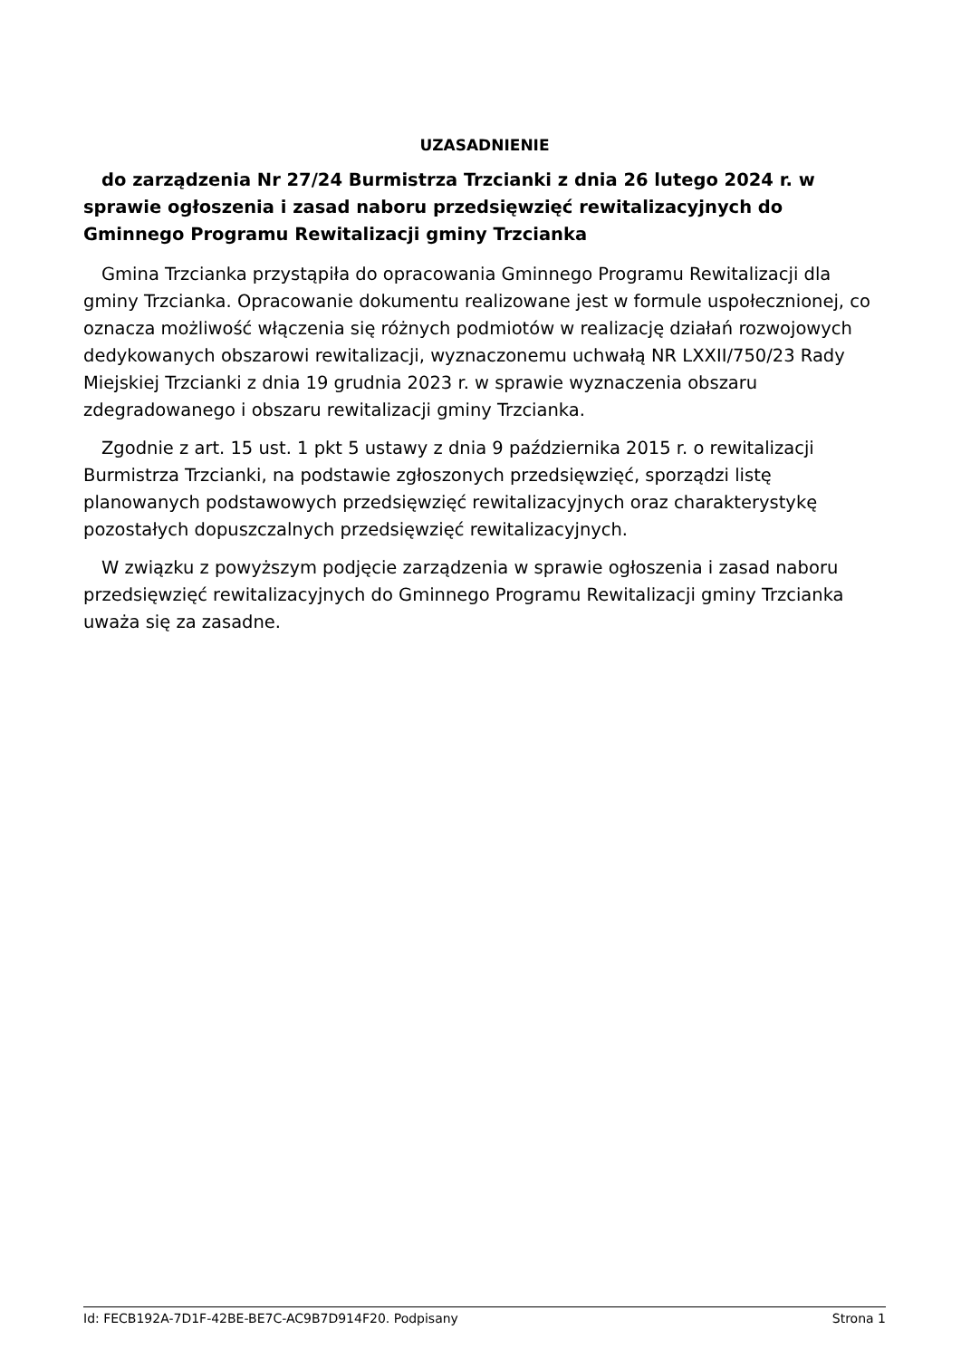UZASADNIENIE
do zarządzenia Nr 27/24 Burmistrza Trzcianki z dnia 26 lutego 2024 r. w sprawie ogłoszenia i zasad naboru przedsięwzięć rewitalizacyjnych do Gminnego Programu Rewitalizacji gminy Trzcianka
Gmina Trzcianka przystąpiła do opracowania Gminnego Programu Rewitalizacji dla gminy Trzcianka. Opracowanie dokumentu realizowane jest w formule uspołecznionej, co oznacza możliwość włączenia się różnych podmiotów w realizację działań rozwojowych dedykowanych obszarowi rewitalizacji, wyznaczonemu uchwałą NR LXXII/750/23 Rady Miejskiej Trzcianki z dnia 19 grudnia 2023 r. w sprawie wyznaczenia obszaru zdegradowanego i obszaru rewitalizacji gminy Trzcianka.
Zgodnie z art. 15 ust. 1 pkt 5 ustawy z dnia 9 października 2015 r. o rewitalizacji Burmistrza Trzcianki, na podstawie zgłoszonych przedsięwzięć, sporządzi listę planowanych podstawowych przedsięwzięć rewitalizacyjnych oraz charakterystykę pozostałych dopuszczalnych przedsięwzięć rewitalizacyjnych.
W związku z powyższym podjęcie zarządzenia w sprawie ogłoszenia i zasad naboru przedsięwzięć rewitalizacyjnych do Gminnego Programu Rewitalizacji gminy Trzcianka uważa się za zasadne.
Id: FECB192A-7D1F-42BE-BE7C-AC9B7D914F20. Podpisany Strona 1